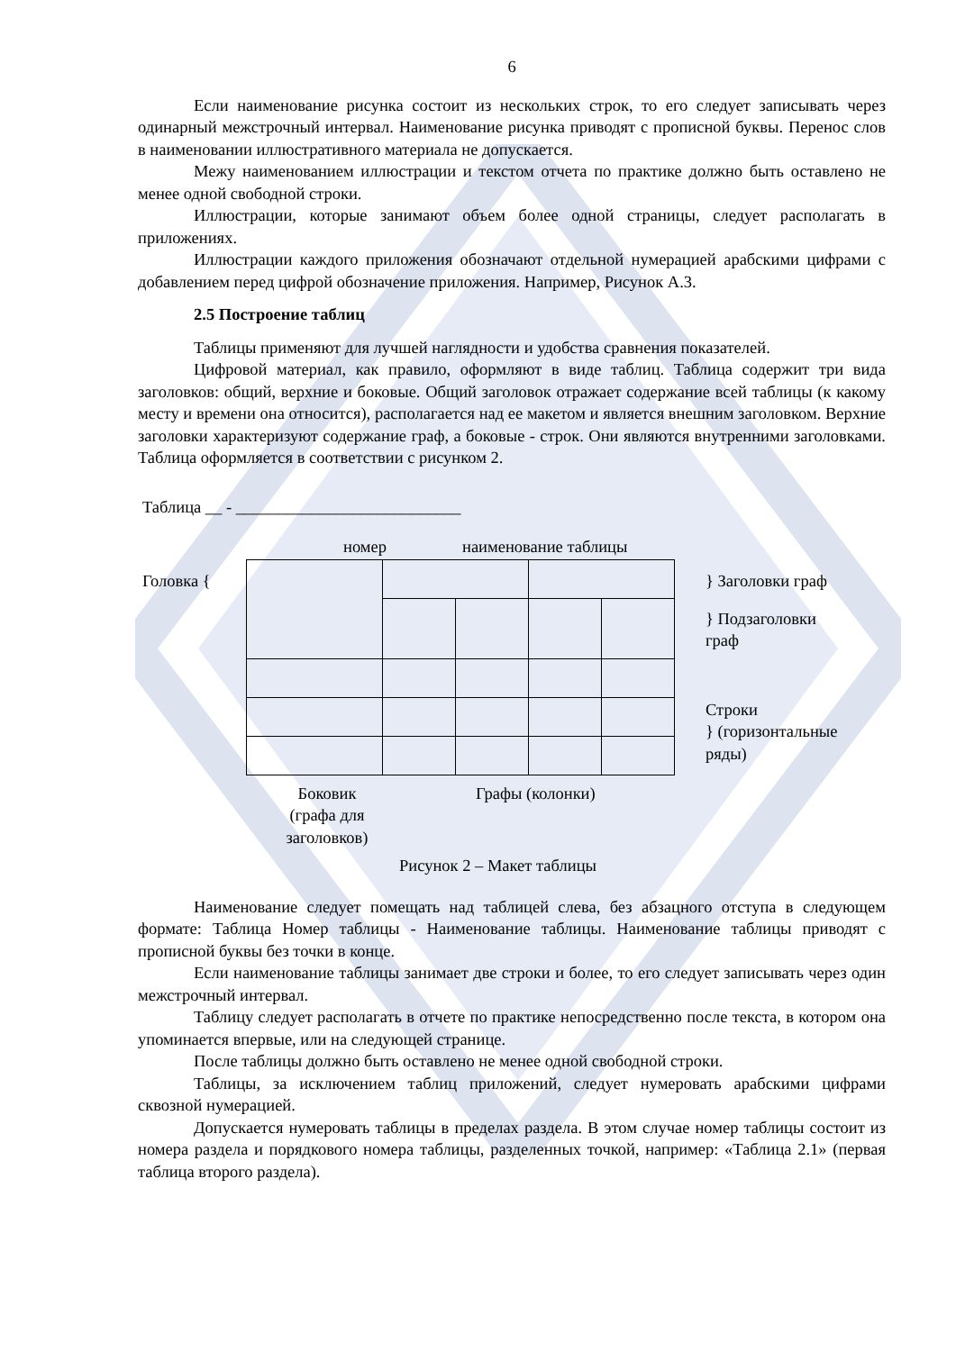6
Если наименование рисунка состоит из нескольких строк, то его следует записывать через одинарный межстрочный интервал. Наименование рисунка приводят с прописной буквы. Перенос слов в наименовании иллюстративного материала не допускается.
Межу наименованием иллюстрации и текстом отчета по практике должно быть оставлено не менее одной свободной строки.
Иллюстрации, которые занимают объем более одной страницы, следует располагать в приложениях.
Иллюстрации каждого приложения обозначают отдельной нумерацией арабскими цифрами с добавлением перед цифрой обозначение приложения. Например, Рисунок А.3.
2.5 Построение таблиц
Таблицы применяют для лучшей наглядности и удобства сравнения показателей.
Цифровой материал, как правило, оформляют в виде таблиц. Таблица содержит три вида заголовков: общий, верхние и боковые. Общий заголовок отражает содержание всей таблицы (к какому месту и времени она относится), располагается над ее макетом и является внешним заголовком. Верхние заголовки характеризуют содержание граф, а боковые - строк. Они являются внутренними заголовками. Таблица оформляется в соответствии с рисунком 2.
Таблица __ - ___________________________
номер наименование таблицы
Головка { } Заголовки граф
} Подзаголовки
граф
Строки
} (горизонтальные
ряды)
Боковик (графа для заголовков)
Графы (колонки)
Рисунок 2 – Макет таблицы
Наименование следует помещать над таблицей слева, без абзацного отступа в следующем формате: Таблица Номер таблицы - Наименование таблицы. Наименование таблицы приводят с прописной буквы без точки в конце.
Если наименование таблицы занимает две строки и более, то его следует записывать через один межстрочный интервал.
Таблицу следует располагать в отчете по практике непосредственно после текста, в котором она упоминается впервые, или на следующей странице.
После таблицы должно быть оставлено не менее одной свободной строки.
Таблицы, за исключением таблиц приложений, следует нумеровать арабскими цифрами сквозной нумерацией.
Допускается нумеровать таблицы в пределах раздела. В этом случае номер таблицы состоит из номера раздела и порядкового номера таблицы, разделенных точкой, например: «Таблица 2.1» (первая таблица второго раздела).